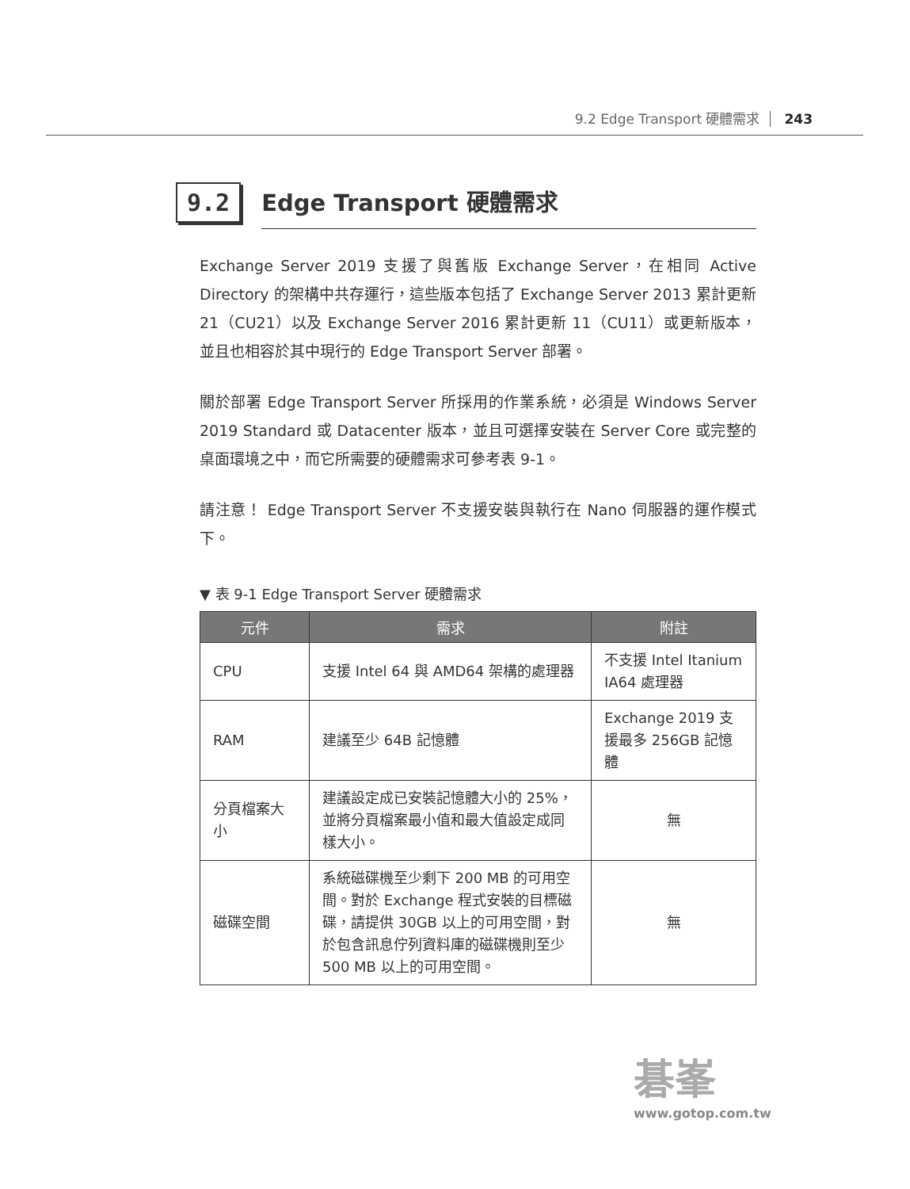9.2 Edge Transport 硬體需求 243
9.2
Edge Transport 硬體需求
Exchange Server 2019 支援了與舊版 Exchange Server，在相同 Active Directory 的架構中共存運行，這些版本包括了 Exchange Server 2013 累計更新 21（CU21）以及 Exchange Server 2016 累計更新 11（CU11）或更新版本，並且也相容於其中現行的 Edge Transport Server 部署。
關於部署 Edge Transport Server 所採用的作業系統，必須是 Windows Server 2019 Standard 或 Datacenter 版本，並且可選擇安裝在 Server Core 或完整的桌面環境之中，而它所需要的硬體需求可參考表 9-1。
請注意！ Edge Transport Server 不支援安裝與執行在 Nano 伺服器的運作模式下。
▼ 表 9-1 Edge Transport Server 硬體需求
| 元件 | 需求 | 附註 |
| --- | --- | --- |
| CPU | 支援 Intel 64 與 AMD64 架構的處理器 | 不支援 Intel Itanium IA64 處理器 |
| RAM | 建議至少 64B 記憶體 | Exchange 2019 支援最多 256GB 記憶體 |
| 分頁檔案大小 | 建議設定成已安裝記憶體大小的 25%，並將分頁檔案最小值和最大值設定成同樣大小。 | 無 |
| 磁碟空間 | 系統磁碟機至少剩下 200 MB 的可用空間。對於 Exchange 程式安裝的目標磁碟，請提供 30GB 以上的可用空間，對於包含訊息佇列資料庫的磁碟機則至少 500 MB 以上的可用空間。 | 無 |
碁峯
www.gotop.com.tw